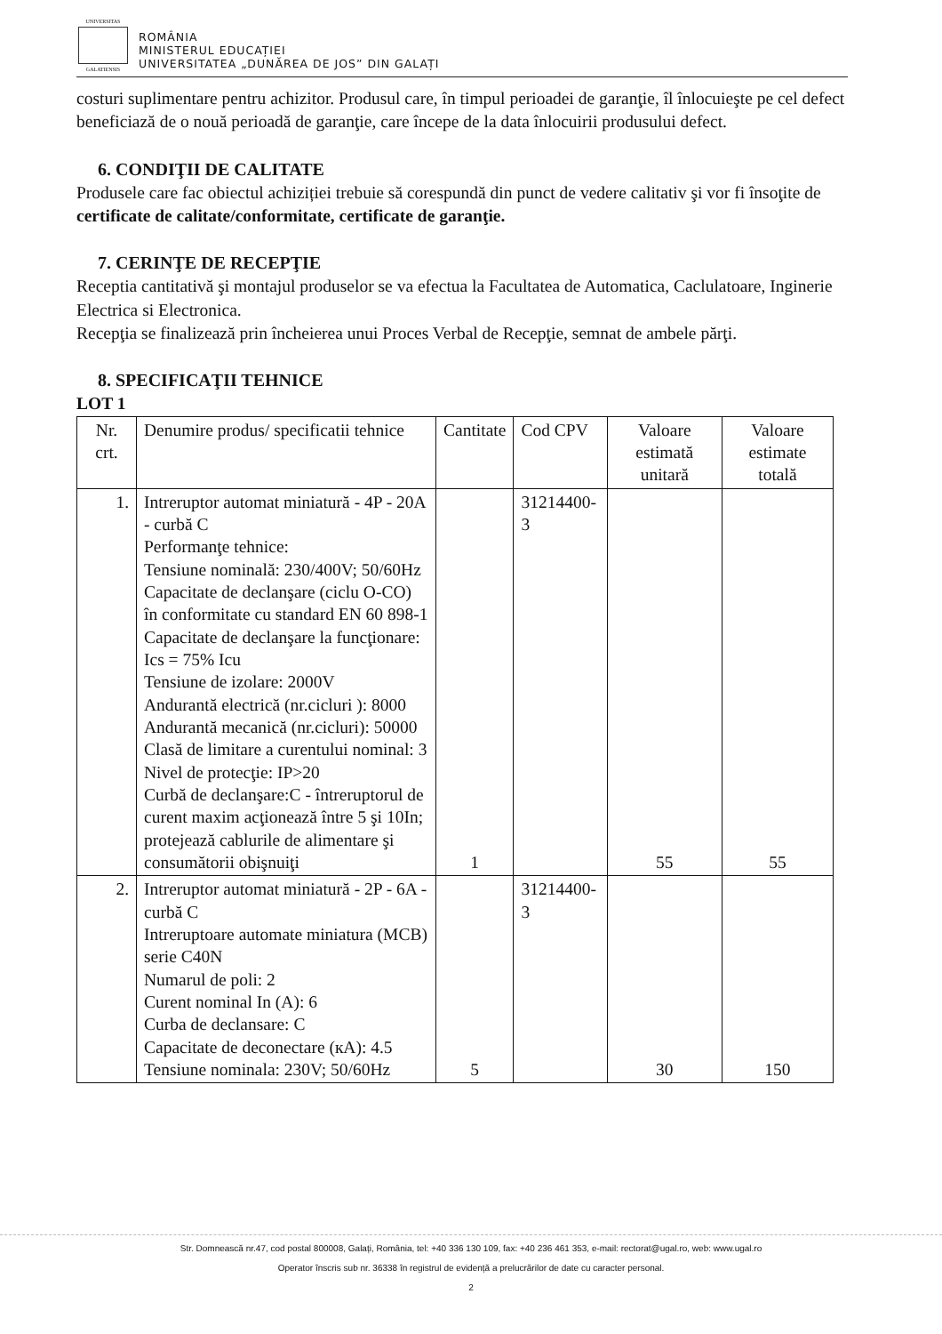UNIVERSITAS
GALATIENSIS
ROMÂNIA
MINISTERUL EDUCAȚIEI
UNIVERSITATEA „DUNĂREA DE JOS” DIN GALAȚI
costuri suplimentare pentru achizitor. Produsul care, în timpul perioadei de garanţie, îl înlocuieşte pe cel defect beneficiază de o nouă perioadă de garanţie, care începe de la data înlocuirii produsului defect.
6. CONDIŢII DE CALITATE
Produsele care fac obiectul achiziției trebuie să corespundă din punct de vedere calitativ şi vor fi însoţite de certificate de calitate/conformitate, certificate de garanţie.
7. CERINŢE DE RECEPŢIE
Receptia cantitativă şi montajul produselor se va efectua la Facultatea de Automatica, Caclulatoare, Inginerie Electrica si Electronica.
Recepţia se finalizează prin încheierea unui Proces Verbal de Recepţie, semnat de ambele părţi.
8. SPECIFICAŢII TEHNICE
LOT 1
| Nr. crt. | Denumire produs/ specificatii tehnice | Cantitate | Cod CPV | Valoare estimată unitară | Valoare estimate totală |
| --- | --- | --- | --- | --- | --- |
| 1. | Intreruptor automat miniatură - 4P - 20A - curbă C Performanţe tehnice: Tensiune nominală: 230/400V; 50/60Hz Capacitate de declanşare (ciclu O-CO) în conformitate cu standard EN 60 898-1 Capacitate de declanşare la funcţionare: Ics = 75% Icu Tensiune de izolare: 2000V Andurantă electrică (nr.cicluri ): 8000 Andurantă mecanică (nr.cicluri): 50000 Clasă de limitare a curentului nominal: 3 Nivel de protecţie: IP>20 Curbă de declanşare:C - întreruptorul de curent maxim acţionează între 5 şi 10In; protejează cablurile de alimentare şi consumătorii obişnuiţi | 1 | 31214400-3 | 55 | 55 |
| 2. | Intreruptor automat miniatură - 2P - 6A - curbă C Intreruptoare automate miniatura (MCB) serie C40N Numarul de poli: 2 Curent nominal In (A): 6 Curba de declansare: C Capacitate de deconectare (кA): 4.5 Tensiune nominala: 230V; 50/60Hz | 5 | 31214400-3 | 30 | 150 |
Str. Domnească nr.47, cod postal 800008, Galați, România, tel: +40 336 130 109, fax: +40 236 461 353, e-mail: rectorat@ugal.ro, web: www.ugal.ro
Operator înscris sub nr. 36338 în registrul de evidență a prelucrărilor de date cu caracter personal.
2